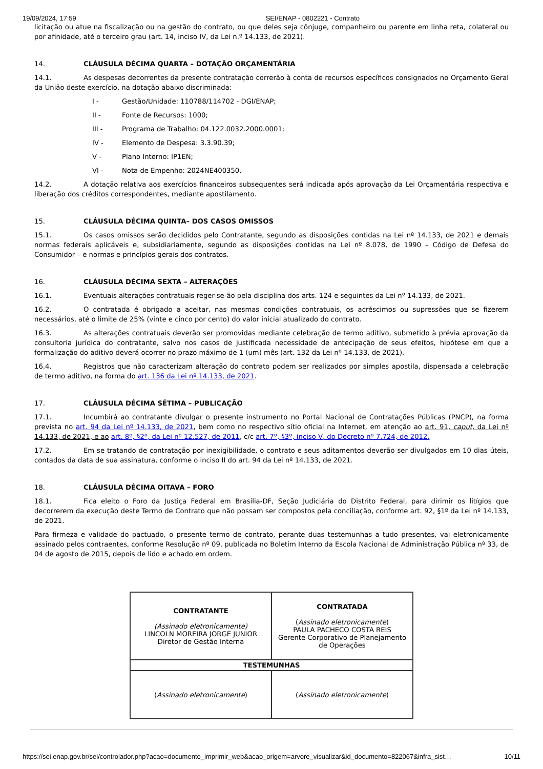19/09/2024, 17:59 SEI/ENAP - 0802221 - Contrato
licitação ou atue na fiscalização ou na gestão do contrato, ou que deles seja cônjuge, companheiro ou parente em linha reta, colateral ou por afinidade, até o terceiro grau (art. 14, inciso IV, da Lei n.º 14.133, de 2021).
14. CLÁUSULA DÉCIMA QUARTA – DOTAÇÃO ORÇAMENTÁRIA
14.1. As despesas decorrentes da presente contratação correrão à conta de recursos específicos consignados no Orçamento Geral da União deste exercício, na dotação abaixo discriminada:
I - Gestão/Unidade: 110788/114702 - DGI/ENAP;
II - Fonte de Recursos: 1000;
III - Programa de Trabalho: 04.122.0032.2000.0001;
IV - Elemento de Despesa: 3.3.90.39;
V - Plano Interno: IP1EN;
VI - Nota de Empenho: 2024NE400350.
14.2. A dotação relativa aos exercícios financeiros subsequentes será indicada após aprovação da Lei Orçamentária respectiva e liberação dos créditos correspondentes, mediante apostilamento.
15. CLÁUSULA DÉCIMA QUINTA– DOS CASOS OMISSOS
15.1. Os casos omissos serão decididos pelo Contratante, segundo as disposições contidas na Lei nº 14.133, de 2021 e demais normas federais aplicáveis e, subsidiariamente, segundo as disposições contidas na Lei nº 8.078, de 1990 – Código de Defesa do Consumidor – e normas e princípios gerais dos contratos.
16. CLÁUSULA DÉCIMA SEXTA – ALTERAÇÕES
16.1. Eventuais alterações contratuais reger-se-ão pela disciplina dos arts. 124 e seguintes da Lei nº 14.133, de 2021.
16.2. O contratada é obrigado a aceitar, nas mesmas condições contratuais, os acréscimos ou supressões que se fizerem necessários, até o limite de 25% (vinte e cinco por cento) do valor inicial atualizado do contrato.
16.3. As alterações contratuais deverão ser promovidas mediante celebração de termo aditivo, submetido à prévia aprovação da consultoria jurídica do contratante, salvo nos casos de justificada necessidade de antecipação de seus efeitos, hipótese em que a formalização do aditivo deverá ocorrer no prazo máximo de 1 (um) mês (art. 132 da Lei nº 14.133, de 2021).
16.4. Registros que não caracterizam alteração do contrato podem ser realizados por simples apostila, dispensada a celebração de termo aditivo, na forma do art. 136 da Lei nº 14.133, de 2021.
17. CLÁUSULA DÉCIMA SÉTIMA – PUBLICAÇÃO
17.1. Incumbirá ao contratante divulgar o presente instrumento no Portal Nacional de Contratações Públicas (PNCP), na forma prevista no art. 94 da Lei nº 14.133, de 2021, bem como no respectivo sítio oficial na Internet, em atenção ao art. 91, caput, da Lei nº 14.133, de 2021, e ao art. 8º, §2º, da Lei nº 12.527, de 2011, c/c art. 7º, §3º, inciso V, do Decreto nº 7.724, de 2012.
17.2. Em se tratando de contratação por inexigibilidade, o contrato e seus aditamentos deverão ser divulgados em 10 dias úteis, contados da data de sua assinatura, conforme o inciso II do art. 94 da Lei nº 14.133, de 2021.
18. CLÁUSULA DÉCIMA OITAVA – FORO
18.1. Fica eleito o Foro da Justiça Federal em Brasília-DF, Seção Judiciária do Distrito Federal, para dirimir os litígios que decorrerem da execução deste Termo de Contrato que não possam ser compostos pela conciliação, conforme art. 92, §1º da Lei nº 14.133, de 2021.
Para firmeza e validade do pactuado, o presente termo de contrato, perante duas testemunhas a tudo presentes, vai eletronicamente assinado pelos contraentes, conforme Resolução nº 09, publicada no Boletim Interno da Escola Nacional de Administração Pública nº 33, de 04 de agosto de 2015, depois de lido e achado em ordem.
| CONTRATANTE (Assinado eletronicamente) LINCOLN MOREIRA JORGE JUNIOR Diretor de Gestão Interna | CONTRATADA ( Assinado eletronicamente ) PAULA PACHECO COSTA REIS Gerente Corporativo de Planejamento de Operações |
| TESTEMUNHAS | |
| ( Assinado eletronicamente ) | ( Assinado eletronicamente ) |
https://sei.enap.gov.br/sei/controlador.php?acao=documento_imprimir_web&acao_origem=arvore_visualizar&id_documento=822067&infra_sist… 10/11